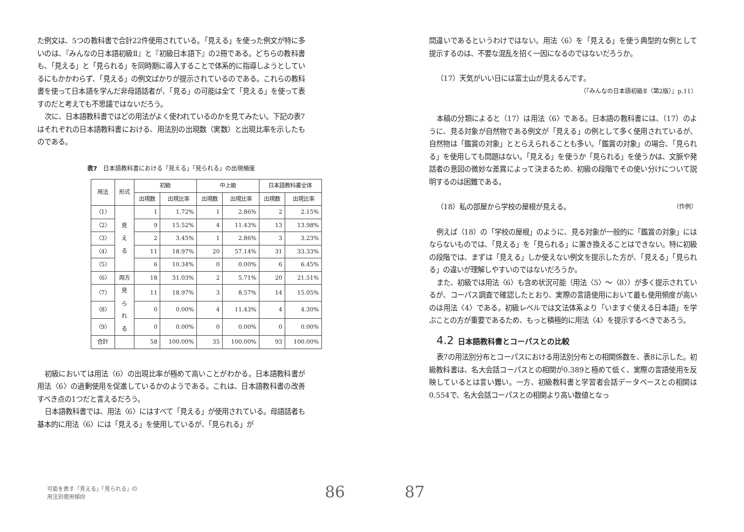た例文は、5つの教科書で合計22件使用されている。「見える」を使った例文が特に多いのは、『みんなの日本語初級Ⅱ』と『初級日本語下』の2冊である。どちらの教科書も、「見える」と「見られる」を同時期に導入することで体系的に指導しようとしているにもかかわらず、「見える」の例文ばかりが提示されているのである。これらの教科書を使って日本語を学んだ非母語話者が、「見る」の可能は全て「見える」を使って表すのだと考えても不思議ではないだろう。
次に、日本語教科書ではどの用法がよく使われているのかを見てみたい。下記の表7はそれぞれの日本語教科書における、用法別の出現数（実数）と出現比率を示したものである。
表7　日本語教科書における「見える」「見られる」の出現頻度
| 用法 | 形式 | 初級 | | 中上級 | | 日本語教科書全体 | |
| --- | --- | --- | --- | --- | --- | --- | --- |
| | | 出現数 | 出現比率 | 出現数 | 出現比率 | 出現数 | 出現比率 |
| 〈1〉 | 見 え る | 1 | 1.72% | 1 | 2.86% | 2 | 2.15% |
| 〈2〉 | | 9 | 15.52% | 4 | 11.43% | 13 | 13.98% |
| 〈3〉 | | 2 | 3.45% | 1 | 2.86% | 3 | 3.23% |
| 〈4〉 | | 11 | 18.97% | 20 | 57.14% | 31 | 33.33% |
| 〈5〉 | | 6 | 10.34% | 0 | 0.00% | 6 | 6.45% |
| 〈6〉 | 両方 | 18 | 31.03% | 2 | 5.71% | 20 | 21.51% |
| 〈7〉 | 見 ら れ る | 11 | 18.97% | 3 | 8.57% | 14 | 15.05% |
| 〈8〉 | | 0 | 0.00% | 4 | 11.43% | 4 | 4.30% |
| 〈9〉 | | 0 | 0.00% | 0 | 0.00% | 0 | 0.00% |
| 合計 | | 58 | 100.00% | 35 | 100.00% | 93 | 100.00% |
初級においては用法〈6〉の出現比率が極めて高いことがわかる。日本語教科書が用法〈6〉の過剰使用を促進しているかのようである。これは、日本語教科書の改善すべき点の1つだと言えるだろう。
日本語教科書では、用法〈6〉にはすべて「見える」が使用されている。母語話者も基本的に用法〈6〉には「見える」を使用しているが、「見られる」が
間違いであるというわけではない。用法〈6〉を「見える」を使う典型的な例として提示するのは、不要な混乱を招く一因になるのではないだろうか。
（17）天気がいい日には富士山が見えるんです。
（『みんなの日本語初級Ⅱ（第2版）』p.11）
本稿の分類によると（17）は用法〈6〉である。日本語の教科書には、（17）のように、見る対象が自然物である例文が「見える」の例として多く使用されているが、自然物は「鑑賞の対象」ととらえられることも多い。「鑑賞の対象」の場合、「見られる」を使用しても問題はない。「見える」を使うか「見られる」を使うかは、文脈や発話者の意図の微妙な差異によって決まるため、初級の段階でその使い分けについて説明するのは困難である。
（18）私の部屋から学校の屋根が見える。 （作例）
例えば（18）の「学校の屋根」のように、見る対象が一般的に「鑑賞の対象」にはならないものでは、「見える」を「見られる」に置き換えることはできない。特に初級の段階では、まずは「見える」しか使えない例文を提示した方が、「見える」「見られる」の違いが理解しやすいのではないだろうか。
また、初級では用法〈6〉も含め状況可能（用法〈5〉～〈8〉）が多く提示されているが、コーパス調査で確認したとおり、実際の言語使用において最も使用頻度が高いのは用法〈4〉である。初級レベルでは文法体系より「いますぐ使える日本語」を学ぶことの方が重要であるため、もっと積極的に用法〈4〉を提示するべきであろう。
4.2 日本語教科書とコーパスとの比較
表7の用法別分布とコーパスにおける用法別分布との相関係数を、表8に示した。初級教科書は、名大会話コーパスとの相関が0.389と極めて低く、実際の言語使用を反映しているとは言い難い。一方、初級教科書と学習者会話データベースとの相関は0.554で、名大会話コーパスとの相関より高い数値となっ
可能を表す「見える」「見られる」の
用法別使用傾向
86
87